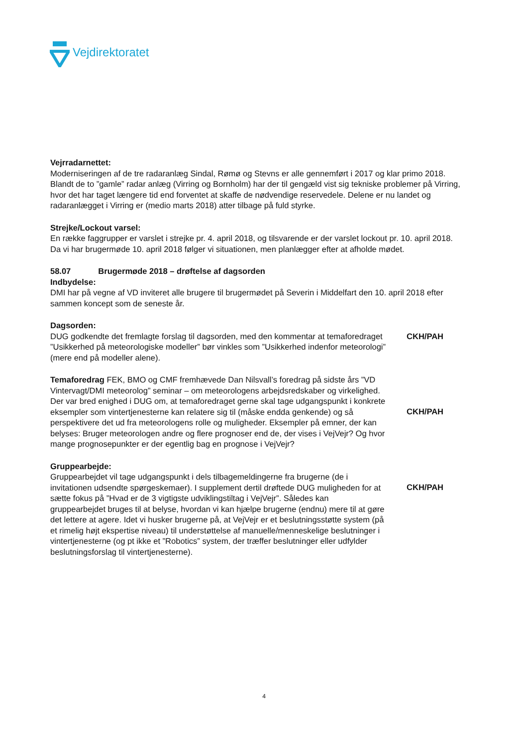Vejdirektoratet
Vejrradarnettet:
Moderniseringen af de tre radaranlæg Sindal, Rømø og Stevns er alle gennemført i 2017 og klar primo 2018. Blandt de to ”gamle” radar anlæg (Virring og Bornholm) har der til gengæld vist sig tekniske problemer på Virring, hvor det har taget længere tid end forventet at skaffe de nødvendige reservedele. Delene er nu landet og radaranlægget i Virring er (medio marts 2018) atter tilbage på fuld styrke.
Strejke/Lockout varsel:
En række faggrupper er varslet i strejke pr. 4. april 2018, og tilsvarende er der varslet lockout pr. 10. april 2018.
Da vi har brugermøde 10. april 2018 følger vi situationen, men planlægger efter at afholde mødet.
58.07 Brugermøde 2018 – drøftelse af dagsorden
Indbydelse:
DMI har på vegne af VD inviteret alle brugere til brugermødet på Severin i Middelfart den 10. april 2018 efter sammen koncept som de seneste år.
Dagsorden:
DUG godkendte det fremlagte forslag til dagsorden, med den kommentar at temaforedraget ”Usikkerhed på meteorologiske modeller” bør vinkles som ”Usikkerhed indenfor meteorologi” (mere end på modeller alene).
CKH/PAH
Temaforedrag FEK, BMO og CMF fremhævede Dan Nilsvall’s foredrag på sidste års ”VD Vintervagt/DMI meteorolog” seminar – om meteorologens arbejdsredskaber og virkelighed.
Der var bred enighed i DUG om, at temaforedraget gerne skal tage udgangspunkt i konkrete eksempler som vintertjenesterne kan relatere sig til (måske endda genkende) og så perspektivere det ud fra meteorologens rolle og muligheder. Eksempler på emner, der kan belyses: Bruger meteorologen andre og flere prognoser end de, der vises i VejVejr? Og hvor mange prognosepunkter er der egentlig bag en prognose i VejVejr?
CKH/PAH
Gruppearbejde:
Gruppearbejdet vil tage udgangspunkt i dels tilbagemeldingerne fra brugerne (de i invitationen udsendte spørgeskemaer). I supplement dertil drøftede DUG muligheden for at sætte fokus på ”Hvad er de 3 vigtigste udviklingstiltag i VejVejr”. Således kan gruppearbejdet bruges til at belyse, hvordan vi kan hjælpe brugerne (endnu) mere til at gøre det lettere at agere. Idet vi husker brugerne på, at VejVejr er et beslutningsstøtte system (på et rimelig højt ekspertise niveau) til understøttelse af manuelle/menneskelige beslutninger i vintertjenesterne (og pt ikke et ”Robotics” system, der træffer beslutninger eller udfylder beslutningsforslag til vintertjenesterne).
CKH/PAH
4